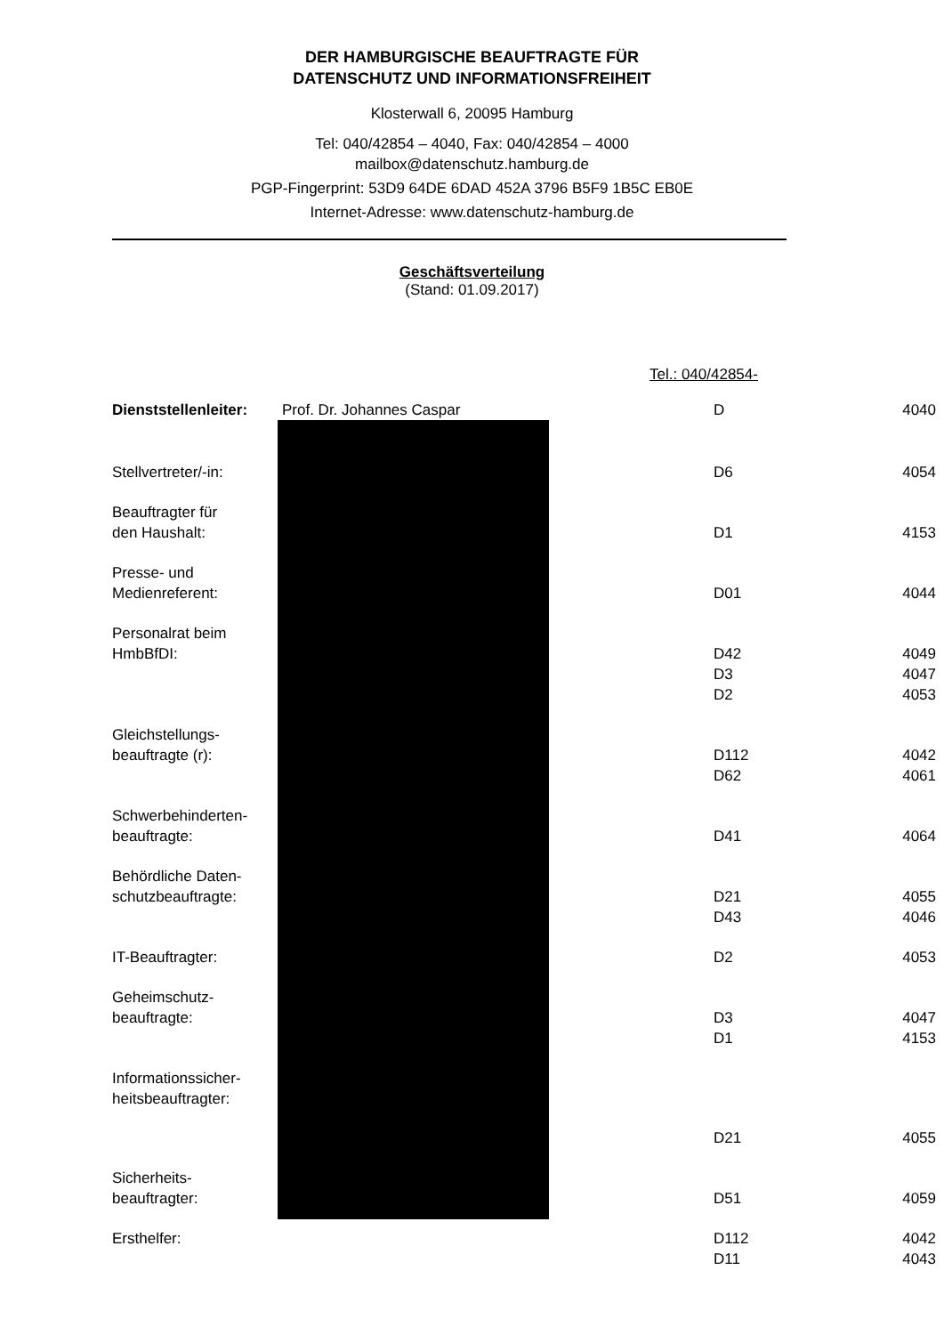DER HAMBURGISCHE BEAUFTRAGTE FÜR
DATENSCHUTZ UND INFORMATIONSFREIHEIT
Klosterwall 6, 20095 Hamburg
Tel: 040/42854 – 4040, Fax: 040/42854 – 4000
mailbox@datenschutz.hamburg.de
PGP-Fingerprint: 53D9 64DE 6DAD 452A 3796 B5F9 1B5C EB0E
Internet-Adresse: www.datenschutz-hamburg.de
Geschäftsverteilung
(Stand: 01.09.2017)
| | | Tel.: 040/42854- | |
| Dienststellenleiter: | Prof. Dr. Johannes Caspar | D | 4040 |
| Stellvertreter/-in: | | D6 | 4054 |
| Beauftragter für den Haushalt: | | D1 | 4153 |
| Presse- und Medienreferent: | | D01 | 4044 |
| Personalrat beim HmbBfDI: | | D42 | 4049 |
| | | D3 | 4047 |
| | | D2 | 4053 |
| Gleichstellungs- beauftragte (r): | | D112 | 4042 |
| | | D62 | 4061 |
| Schwerbehinderten- beauftragte: | | D41 | 4064 |
| Behördliche Daten- schutzbeauftragte: | | D21 | 4055 |
| | | D43 | 4046 |
| IT-Beauftragter: | | D2 | 4053 |
| Geheimschutz- beauftragte: | | D3 | 4047 |
| | | D1 | 4153 |
| Informationssicher- heitsbeauftragter: | | D21 | 4055 |
| Sicherheits- beauftragter: | | D51 | 4059 |
| Ersthelfer: | | D112 | 4042 |
| | | D11 | 4043 |